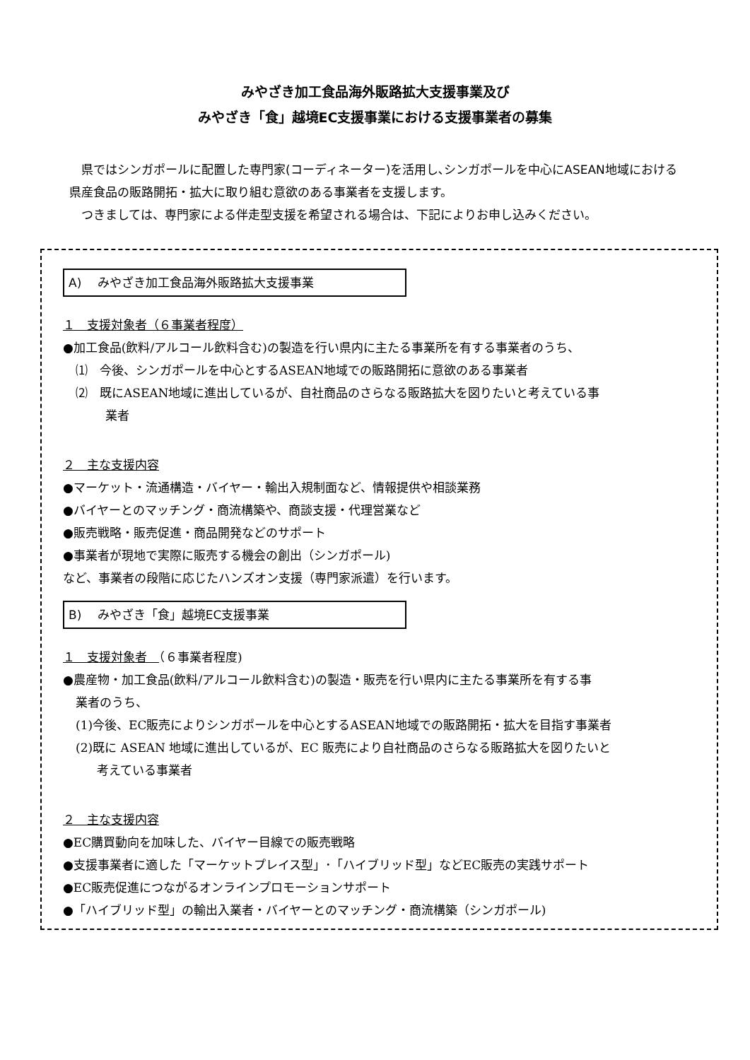みやざき加工食品海外販路拡大支援事業及び
みやざき「食」越境EC支援事業における支援事業者の募集
県ではシンガポールに配置した専門家(コーディネーター)を活用し､シンガポールを中心にASEAN地域における県産食品の販路開拓・拡大に取り組む意欲のある事業者を支援します。
つきましては、専門家による伴走型支援を希望される場合は、下記によりお申し込みください。
A)　 みやざき加工食品海外販路拡大支援事業
１　支援対象者（６事業者程度）
●加工食品(飲料/アルコール飲料含む)の製造を行い県内に主たる事業所を有する事業者のうち、
⑴　今後、シンガポールを中心とするASEAN地域での販路開拓に意欲のある事業者
⑵　既にASEAN地域に進出しているが、自社商品のさらなる販路拡大を図りたいと考えている事
業者
２　主な支援内容
●マーケット・流通構造・バイヤー・輸出入規制面など、情報提供や相談業務
●バイヤーとのマッチング・商流構築や、商談支援・代理営業など
●販売戦略・販売促進・商品開発などのサポート
●事業者が現地で実際に販売する機会の創出（シンガポール)
など、事業者の段階に応じたハンズオン支援（専門家派遣）を行います。
B)　 みやざき「食」越境EC支援事業
１　支援対象者　（６事業者程度)
●農産物・加工食品(飲料/アルコール飲料含む)の製造・販売を行い県内に主たる事業所を有する事
業者のうち、
(1)今後、EC販売によりシンガポールを中心とするASEAN地域での販路開拓・拡大を目指す事業者
(2)既に ASEAN 地域に進出しているが、EC 販売により自社商品のさらなる販路拡大を図りたいと
考えている事業者
２　主な支援内容
●EC購買動向を加味した、バイヤー目線での販売戦略
●支援事業者に適した「マーケットプレイス型」･「ハイブリッド型」などEC販売の実践サポート
●EC販売促進につながるオンラインプロモーションサポート
●「ハイブリッド型」の輸出入業者・バイヤーとのマッチング・商流構築（シンガポール)